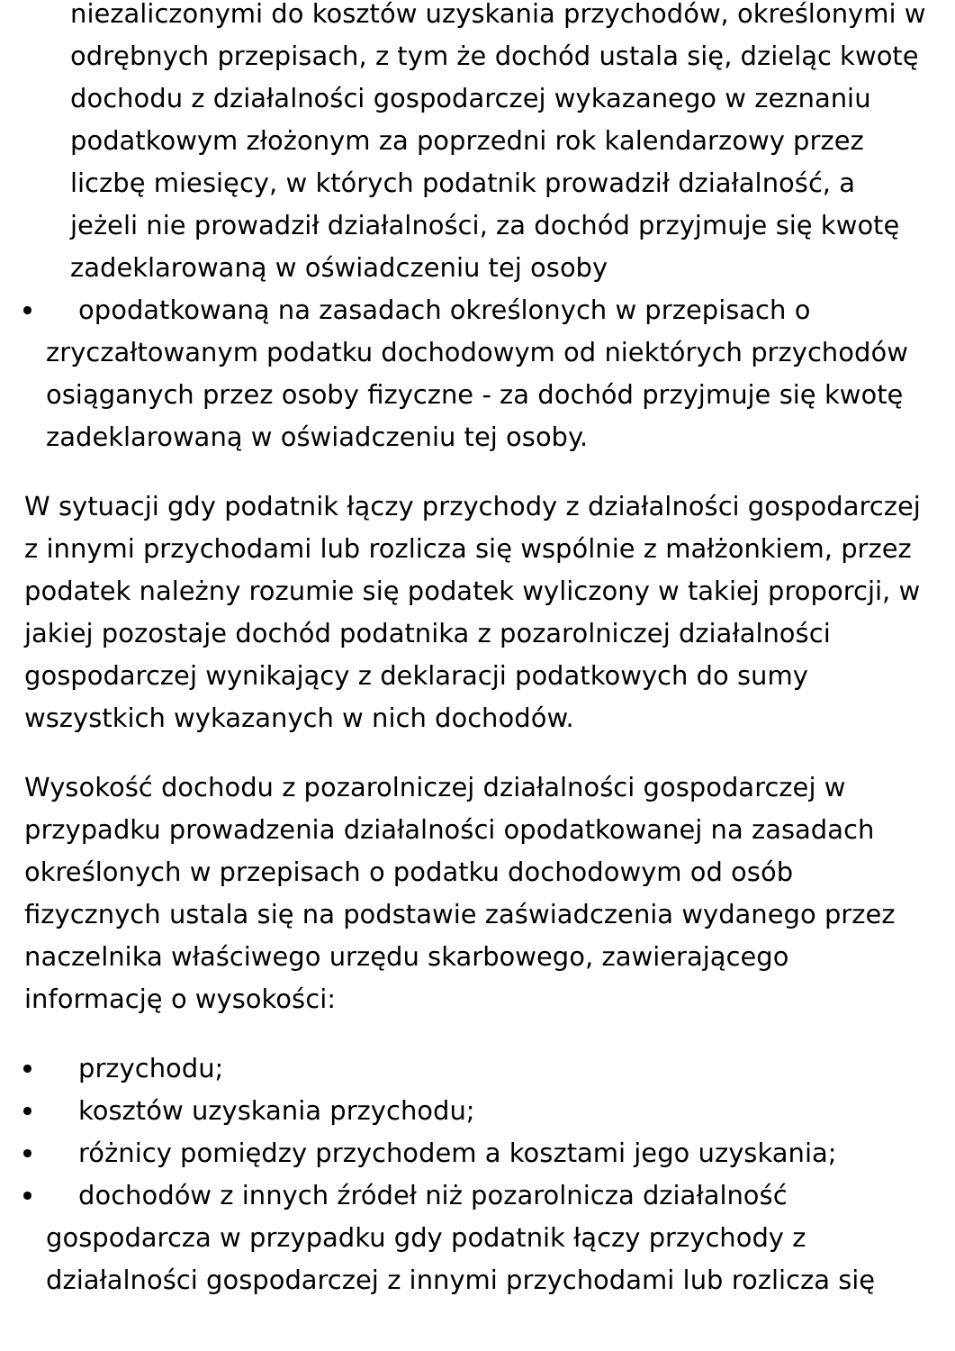niezaliczonymi do kosztów uzyskania przychodów, określonymi w odrębnych przepisach, z tym że dochód ustala się, dzieląc kwotę dochodu z działalności gospodarczej wykazanego w zeznaniu podatkowym złożonym za poprzedni rok kalendarzowy przez liczbę miesięcy, w których podatnik prowadził działalność, a jeżeli nie prowadził działalności, za dochód przyjmuje się kwotę zadeklarowaną w oświadczeniu tej osoby
opodatkowaną na zasadach określonych w przepisach o zryczałtowanym podatku dochodowym od niektórych przychodów osiąganych przez osoby fizyczne - za dochód przyjmuje się kwotę zadeklarowaną w oświadczeniu tej osoby.
W sytuacji gdy podatnik łączy przychody z działalności gospodarczej z innymi przychodami lub rozlicza się wspólnie z małżonkiem, przez podatek należny rozumie się podatek wyliczony w takiej proporcji, w jakiej pozostaje dochód podatnika z pozarolniczej działalności gospodarczej wynikający z deklaracji podatkowych do sumy wszystkich wykazanych w nich dochodów.
Wysokość dochodu z pozarolniczej działalności gospodarczej w przypadku prowadzenia działalności opodatkowanej na zasadach określonych w przepisach o podatku dochodowym od osób fizycznych ustala się na podstawie zaświadczenia wydanego przez naczelnika właściwego urzędu skarbowego, zawierającego informację o wysokości:
przychodu;
kosztów uzyskania przychodu;
różnicy pomiędzy przychodem a kosztami jego uzyskania;
dochodów z innych źródeł niż pozarolnicza działalność gospodarcza w przypadku gdy podatnik łączy przychody z działalności gospodarczej z innymi przychodami lub rozlicza się